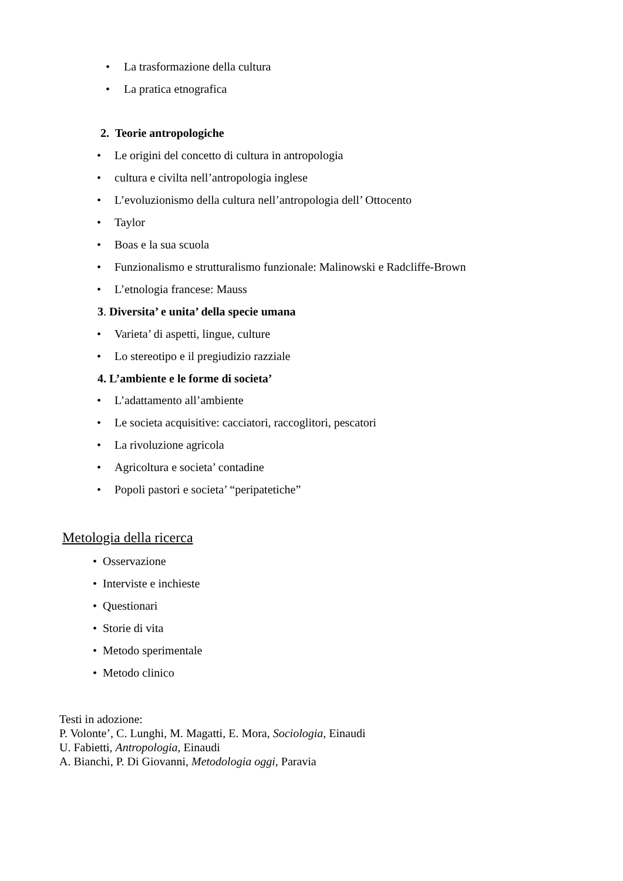• La trasformazione della cultura
• La pratica etnografica
2. Teorie antropologiche
• Le origini del concetto di cultura in antropologia
• cultura e civilta nell’antropologia inglese
• L’evoluzionismo della cultura nell’antropologia dell’ Ottocento
• Taylor
• Boas e la sua scuola
• Funzionalismo e strutturalismo funzionale: Malinowski e Radcliffe-Brown
• L’etnologia francese: Mauss
3. Diversita’ e unita’ della specie umana
• Varieta’ di aspetti, lingue, culture
• Lo stereotipo e il pregiudizio razziale
4. L’ambiente e le forme di societa’
• L’adattamento all’ambiente
• Le societa acquisitive: cacciatori, raccoglitori, pescatori
• La rivoluzione agricola
• Agricoltura e societa’ contadine
• Popoli pastori e societa’ “peripatetiche”
Metologia della ricerca
• Osservazione
• Interviste e inchieste
• Questionari
• Storie di vita
• Metodo sperimentale
• Metodo clinico
Testi in adozione:
P. Volonte’, C. Lunghi, M. Magatti, E. Mora, Sociologia, Einaudi
U. Fabietti, Antropologia, Einaudi
A. Bianchi, P. Di Giovanni, Metodologia oggi, Paravia